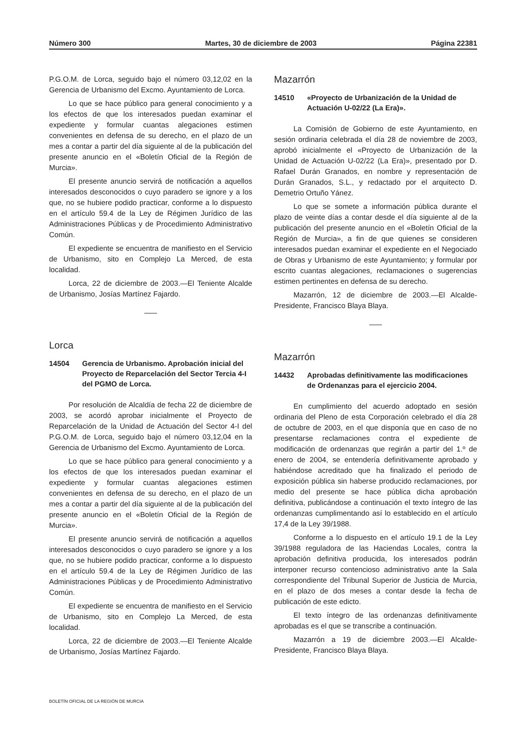Número 300 Martes, 30 de diciembre de 2003 Página 22381
P.G.O.M. de Lorca, seguido bajo el número 03,12,02 en la Gerencia de Urbanismo del Excmo. Ayuntamiento de Lorca.
Lo que se hace público para general conocimiento y a los efectos de que los interesados puedan examinar el expediente y formular cuantas alegaciones estimen convenientes en defensa de su derecho, en el plazo de un mes a contar a partir del día siguiente al de la publicación del presente anuncio en el «Boletín Oficial de la Región de Murcia».
El presente anuncio servirá de notificación a aquellos interesados desconocidos o cuyo paradero se ignore y a los que, no se hubiere podido practicar, conforme a lo dispuesto en el artículo 59.4 de la Ley de Régimen Jurídico de las Administraciones Públicas y de Procedimiento Administrativo Común.
El expediente se encuentra de manifiesto en el Servicio de Urbanismo, sito en Complejo La Merced, de esta localidad.
Lorca, 22 de diciembre de 2003.—El Teniente Alcalde de Urbanismo, Josías Martínez Fajardo.
Lorca
14504 Gerencia de Urbanismo. Aprobación inicial del Proyecto de Reparcelación del Sector Tercia 4-I del PGMO de Lorca.
Por resolución de Alcaldía de fecha 22 de diciembre de 2003, se acordó aprobar inicialmente el Proyecto de Reparcelación de la Unidad de Actuación del Sector 4-I del P.G.O.M. de Lorca, seguido bajo el número 03,12,04 en la Gerencia de Urbanismo del Excmo. Ayuntamiento de Lorca.
Lo que se hace público para general conocimiento y a los efectos de que los interesados puedan examinar el expediente y formular cuantas alegaciones estimen convenientes en defensa de su derecho, en el plazo de un mes a contar a partir del día siguiente al de la publicación del presente anuncio en el «Boletín Oficial de la Región de Murcia».
El presente anuncio servirá de notificación a aquellos interesados desconocidos o cuyo paradero se ignore y a los que, no se hubiere podido practicar, conforme a lo dispuesto en el artículo 59.4 de la Ley de Régimen Jurídico de las Administraciones Públicas y de Procedimiento Administrativo Común.
El expediente se encuentra de manifiesto en el Servicio de Urbanismo, sito en Complejo La Merced, de esta localidad.
Lorca, 22 de diciembre de 2003.—El Teniente Alcalde de Urbanismo, Josías Martínez Fajardo.
Mazarrón
14510 «Proyecto de Urbanización de la Unidad de Actuación U-02/22 (La Era)».
La Comisión de Gobierno de este Ayuntamiento, en sesión ordinaria celebrada el día 28 de noviembre de 2003, aprobó inicialmente el «Proyecto de Urbanización de la Unidad de Actuación U-02/22 (La Era)», presentado por D. Rafael Durán Granados, en nombre y representación de Durán Granados, S.L., y redactado por el arquitecto D. Demetrio Ortuño Yánez.
Lo que se somete a información pública durante el plazo de veinte días a contar desde el día siguiente al de la publicación del presente anuncio en el «Boletín Oficial de la Región de Murcia», a fin de que quienes se consideren interesados puedan examinar el expediente en el Negociado de Obras y Urbanismo de este Ayuntamiento; y formular por escrito cuantas alegaciones, reclamaciones o sugerencias estimen pertinentes en defensa de su derecho.
Mazarrón, 12 de diciembre de 2003.—El Alcalde-Presidente, Francisco Blaya Blaya.
Mazarrón
14432 Aprobadas definitivamente las modificaciones de Ordenanzas para el ejercicio 2004.
En cumplimiento del acuerdo adoptado en sesión ordinaria del Pleno de esta Corporación celebrado el día 28 de octubre de 2003, en el que disponía que en caso de no presentarse reclamaciones contra el expediente de modificación de ordenanzas que regirán a partir del 1.º de enero de 2004, se entendería definitivamente aprobado y habiéndose acreditado que ha finalizado el periodo de exposición pública sin haberse producido reclamaciones, por medio del presente se hace pública dicha aprobación definitiva, publicándose a continuación el texto íntegro de las ordenanzas cumplimentando así lo establecido en el artículo 17,4 de la Ley 39/1988.
Conforme a lo dispuesto en el artículo 19.1 de la Ley 39/1988 reguladora de las Haciendas Locales, contra la aprobación definitiva producida, los interesados podrán interponer recurso contencioso administrativo ante la Sala correspondiente del Tribunal Superior de Justicia de Murcia, en el plazo de dos meses a contar desde la fecha de publicación de este edicto.
El texto íntegro de las ordenanzas definitivamente aprobadas es el que se transcribe a continuación.
Mazarrón a 19 de diciembre 2003.—El Alcalde-Presidente, Francisco Blaya Blaya.
BOLETÍN OFICIAL DE LA REGIÓN DE MURCIA